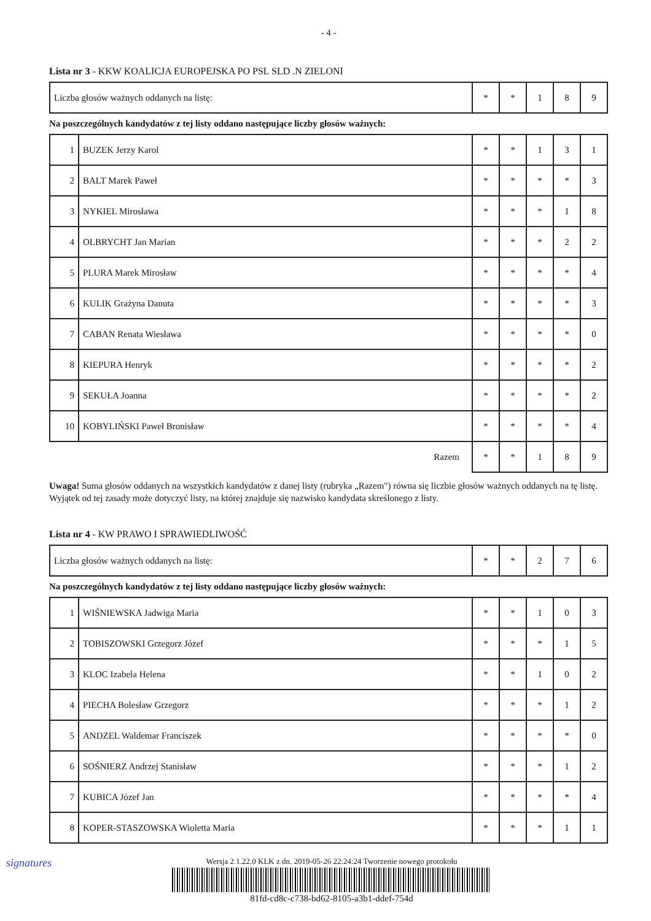- 4 -
Lista nr 3 - KKW KOALICJA EUROPEJSKA PO PSL SLD .N ZIELONI
| Liczba głosów ważnych oddanych na listę: | * | * | 1 | 8 | 9 |
Na poszczególnych kandydatów z tej listy oddano następujące liczby głosów ważnych:
| 1 | BUZEK Jerzy Karol | * | * | 1 | 3 | 1 |
| 2 | BALT Marek Paweł | * | * | * | * | 3 |
| 3 | NYKIEL Mirosława | * | * | * | 1 | 8 |
| 4 | OLBRYCHT Jan Marian | * | * | * | 2 | 2 |
| 5 | PLURA Marek Mirosław | * | * | * | * | 4 |
| 6 | KULIK Grażyna Danuta | * | * | * | * | 3 |
| 7 | CABAN Renata Wiesława | * | * | * | * | 0 |
| 8 | KIEPURA Henryk | * | * | * | * | 2 |
| 9 | SEKUŁA Joanna | * | * | * | * | 2 |
| 10 | KOBYLIŃSKI Paweł Bronisław | * | * | * | * | 4 |
| Razem | | * | * | 1 | 8 | 9 |
Uwaga! Suma głosów oddanych na wszystkich kandydatów z danej listy (rubryka „Razem") równa się liczbie głosów ważnych oddanych na tę listę. Wyjątek od tej zasady może dotyczyć listy, na której znajduje się nazwisko kandydata skreślonego z listy.
Lista nr 4 - KW PRAWO I SPRAWIEDLIWOŚĆ
| Liczba głosów ważnych oddanych na listę: | * | * | 2 | 7 | 6 |
Na poszczególnych kandydatów z tej listy oddano następujące liczby głosów ważnych:
| 1 | WIŚNIEWSKA Jadwiga Maria | * | * | 1 | 0 | 3 |
| 2 | TOBISZOWSKI Grzegorz Józef | * | * | * | 1 | 5 |
| 3 | KLOC Izabela Helena | * | * | 1 | 0 | 2 |
| 4 | PIECHA Bolesław Grzegorz | * | * | * | 1 | 2 |
| 5 | ANDZEL Waldemar Franciszek | * | * | * | * | 0 |
| 6 | SOŚNIERZ Andrzej Stanisław | * | * | * | 1 | 2 |
| 7 | KUBICA Józef Jan | * | * | * | * | 4 |
| 8 | KOPER-STASZOWSKA Wioletta Maria | * | * | * | 1 | 1 |
signatures
Wersja 2.1.22.0 KLK z dn. 2019-05-26 22:24:24 Tworzenie nowego protokołu
81fd-cd8c-c738-bd62-8105-a3b1-ddef-754d